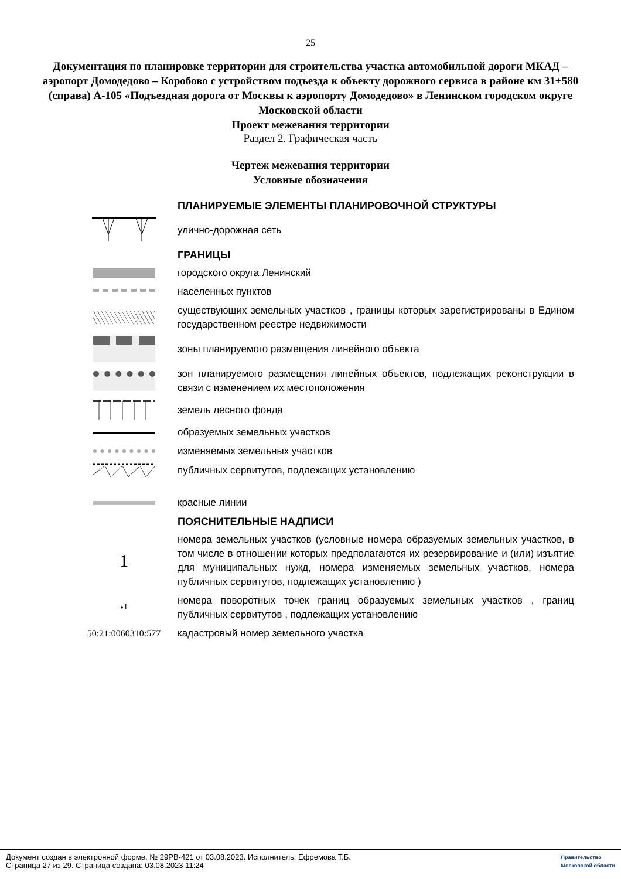25
Документация по планировке территории для строительства участка автомобильной дороги МКАД – аэропорт Домодедово – Коробово с устройством подъезда к объекту дорожного сервиса в районе км 31+580 (справа) А-105 «Подъездная дорога от Москвы к аэропорту Домодедово» в Ленинском городском округе Московской области
Проект межевания территории
Раздел 2. Графическая часть
Чертеж межевания территории
Условные обозначения
ПЛАНИРУЕМЫЕ ЭЛЕМЕНТЫ ПЛАНИРОВОЧНОЙ СТРУКТУРЫ
улично-дорожная сеть
ГРАНИЦЫ
городского округа Ленинский
населенных пунктов
существующих земельных участков , границы которых зарегистрированы в Едином государственном реестре недвижимости
зоны планируемого размещения линейного объекта
зон планируемого размещения линейных объектов, подлежащих реконструкции в связи с изменением их местоположения
земель лесного фонда
образуемых земельных участков
изменяемых земельных участков
публичных сервитутов, подлежащих установлению
красные линии
ПОЯСНИТЕЛЬНЫЕ НАДПИСИ
1
номера земельных участков (условные номера образуемых земельных участков, в том числе в отношении которых предполагаются их резервирование и (или) изъятие для муниципальных нужд, номера изменяемых земельных участков, номера публичных сервитутов, подлежащих установлению )
• <sup>1</sup>
номера поворотных точек границ образуемых земельных участков , границ публичных сервитутов , подлежащих установлению
50:21:0060310:577
кадастровый номер земельного участка
Документ создан в электронной форме. № 29РВ-421 от 03.08.2023. Исполнитель: Ефремова Т.Б.
Страница 27 из 29. Страница создана: 03.08.2023 11:24
Правительство
Московской области